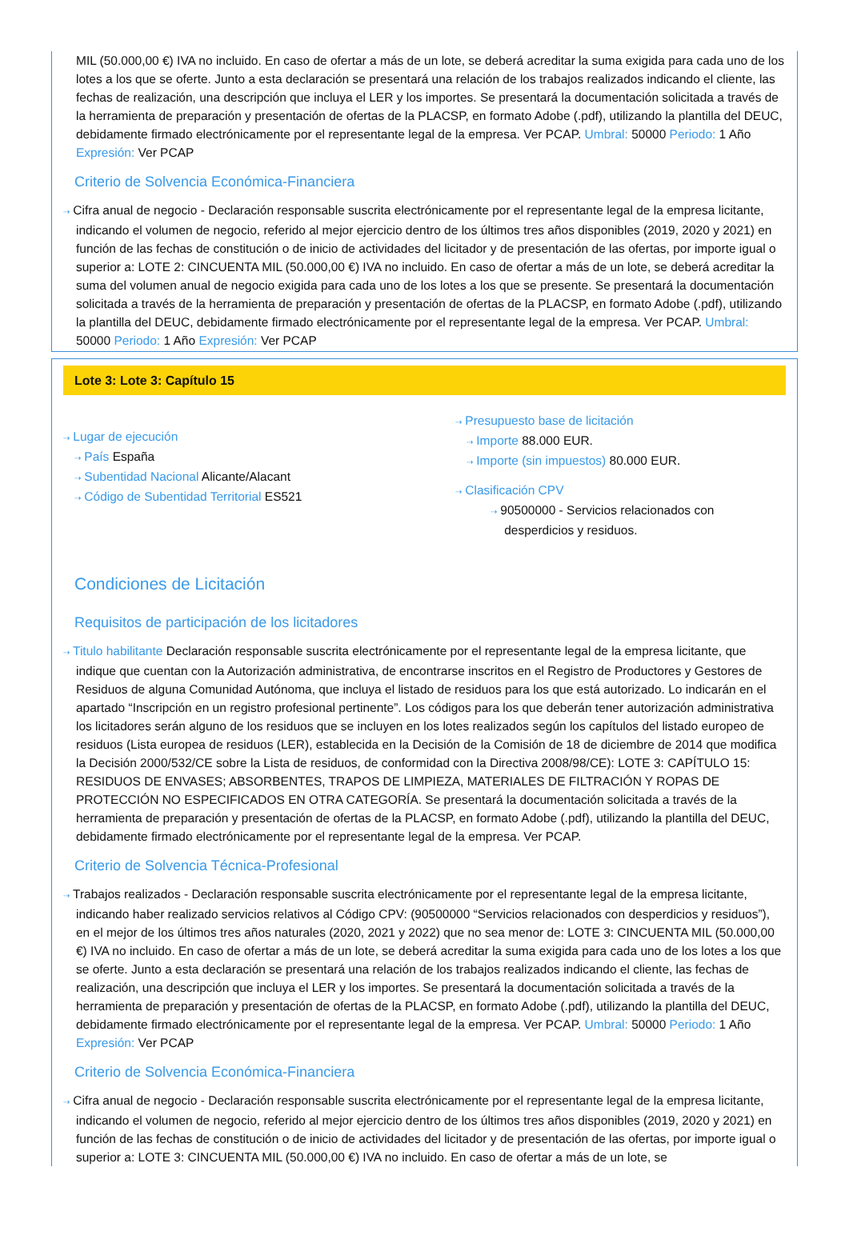MIL (50.000,00 €) IVA no incluido. En caso de ofertar a más de un lote, se deberá acreditar la suma exigida para cada uno de los lotes a los que se oferte. Junto a esta declaración se presentará una relación de los trabajos realizados indicando el cliente, las fechas de realización, una descripción que incluya el LER y los importes. Se presentará la documentación solicitada a través de la herramienta de preparación y presentación de ofertas de la PLACSP, en formato Adobe (.pdf), utilizando la plantilla del DEUC, debidamente firmado electrónicamente por el representante legal de la empresa. Ver PCAP. Umbral: 50000 Periodo: 1 Año Expresión: Ver PCAP
Criterio de Solvencia Económica-Financiera
⇢ Cifra anual de negocio - Declaración responsable suscrita electrónicamente por el representante legal de la empresa licitante, indicando el volumen de negocio, referido al mejor ejercicio dentro de los últimos tres años disponibles (2019, 2020 y 2021) en función de las fechas de constitución o de inicio de actividades del licitador y de presentación de las ofertas, por importe igual o superior a: LOTE 2: CINCUENTA MIL (50.000,00 €) IVA no incluido. En caso de ofertar a más de un lote, se deberá acreditar la suma del volumen anual de negocio exigida para cada uno de los lotes a los que se presente. Se presentará la documentación solicitada a través de la herramienta de preparación y presentación de ofertas de la PLACSP, en formato Adobe (.pdf), utilizando la plantilla del DEUC, debidamente firmado electrónicamente por el representante legal de la empresa. Ver PCAP. Umbral: 50000 Periodo: 1 Año Expresión: Ver PCAP
Lote 3: Lote 3: Capítulo 15
⇢ Lugar de ejecución
⇢ País España
⇢ Subentidad Nacional Alicante/Alacant
⇢ Código de Subentidad Territorial ES521
⇢ Presupuesto base de licitación
⇢ Importe 88.000 EUR.
⇢ Importe (sin impuestos) 80.000 EUR.
⇢ Clasificación CPV
⇢ 90500000 - Servicios relacionados con
desperdicios y residuos.
Condiciones de Licitación
Requisitos de participación de los licitadores
⇢ Titulo habilitante Declaración responsable suscrita electrónicamente por el representante legal de la empresa licitante, que indique que cuentan con la Autorización administrativa, de encontrarse inscritos en el Registro de Productores y Gestores de Residuos de alguna Comunidad Autónoma, que incluya el listado de residuos para los que está autorizado. Lo indicarán en el apartado “Inscripción en un registro profesional pertinente”. Los códigos para los que deberán tener autorización administrativa los licitadores serán alguno de los residuos que se incluyen en los lotes realizados según los capítulos del listado europeo de residuos (Lista europea de residuos (LER), establecida en la Decisión de la Comisión de 18 de diciembre de 2014 que modifica la Decisión 2000/532/CE sobre la Lista de residuos, de conformidad con la Directiva 2008/98/CE): LOTE 3: CAPÍTULO 15: RESIDUOS DE ENVASES; ABSORBENTES, TRAPOS DE LIMPIEZA, MATERIALES DE FILTRACIÓN Y ROPAS DE PROTECCIÓN NO ESPECIFICADOS EN OTRA CATEGORÍA. Se presentará la documentación solicitada a través de la herramienta de preparación y presentación de ofertas de la PLACSP, en formato Adobe (.pdf), utilizando la plantilla del DEUC, debidamente firmado electrónicamente por el representante legal de la empresa. Ver PCAP.
Criterio de Solvencia Técnica-Profesional
⇢ Trabajos realizados - Declaración responsable suscrita electrónicamente por el representante legal de la empresa licitante, indicando haber realizado servicios relativos al Código CPV: (90500000 “Servicios relacionados con desperdicios y residuos”), en el mejor de los últimos tres años naturales (2020, 2021 y 2022) que no sea menor de: LOTE 3: CINCUENTA MIL (50.000,00 €) IVA no incluido. En caso de ofertar a más de un lote, se deberá acreditar la suma exigida para cada uno de los lotes a los que se oferte. Junto a esta declaración se presentará una relación de los trabajos realizados indicando el cliente, las fechas de realización, una descripción que incluya el LER y los importes. Se presentará la documentación solicitada a través de la herramienta de preparación y presentación de ofertas de la PLACSP, en formato Adobe (.pdf), utilizando la plantilla del DEUC, debidamente firmado electrónicamente por el representante legal de la empresa. Ver PCAP. Umbral: 50000 Periodo: 1 Año Expresión: Ver PCAP
Criterio de Solvencia Económica-Financiera
⇢ Cifra anual de negocio - Declaración responsable suscrita electrónicamente por el representante legal de la empresa licitante, indicando el volumen de negocio, referido al mejor ejercicio dentro de los últimos tres años disponibles (2019, 2020 y 2021) en función de las fechas de constitución o de inicio de actividades del licitador y de presentación de las ofertas, por importe igual o superior a: LOTE 3: CINCUENTA MIL (50.000,00 €) IVA no incluido. En caso de ofertar a más de un lote, se